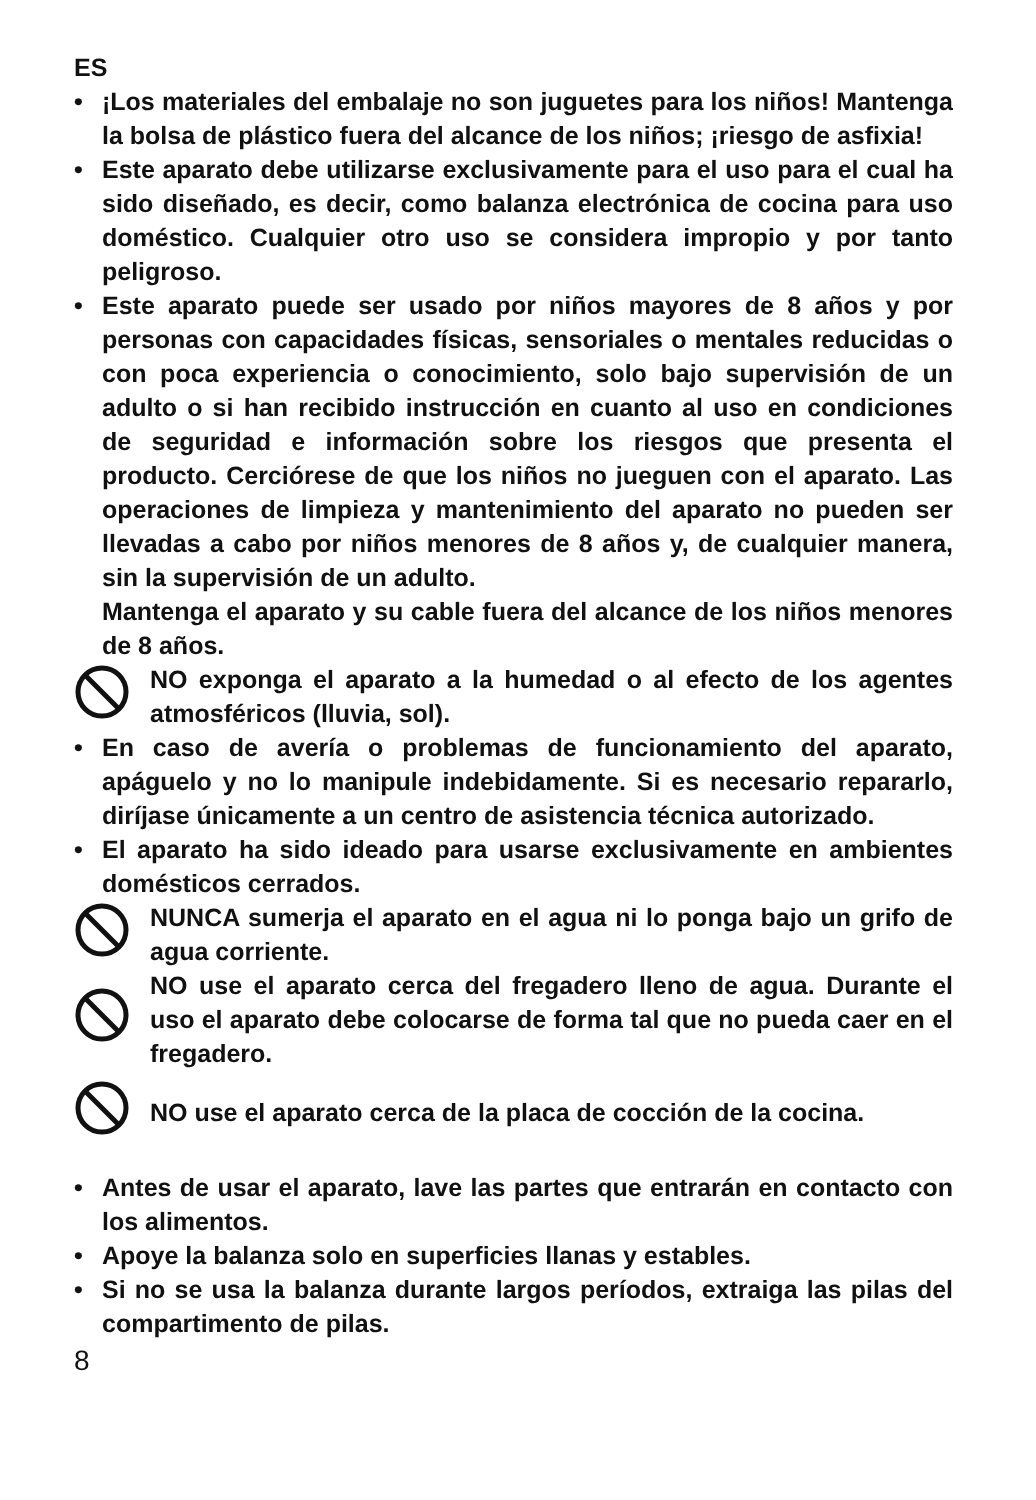ES
• ¡Los materiales del embalaje no son juguetes para los niños! Mantenga la bolsa de plástico fuera del alcance de los niños; ¡riesgo de asfixia!
• Este aparato debe utilizarse exclusivamente para el uso para el cual ha sido diseñado, es decir, como balanza electrónica de cocina para uso doméstico. Cualquier otro uso se considera impropio y por tanto peligroso.
• Este aparato puede ser usado por niños mayores de 8 años y por personas con capacidades físicas, sensoriales o mentales reducidas o con poca experiencia o conocimiento, solo bajo supervisión de un adulto o si han recibido instrucción en cuanto al uso en condiciones de seguridad e información sobre los riesgos que presenta el producto. Cerciórese de que los niños no jueguen con el aparato. Las operaciones de limpieza y mantenimiento del aparato no pueden ser llevadas a cabo por niños menores de 8 años y, de cualquier manera, sin la supervisión de un adulto.
Mantenga el aparato y su cable fuera del alcance de los niños menores de 8 años.
NO exponga el aparato a la humedad o al efecto de los agentes atmosféricos (lluvia, sol).
• En caso de avería o problemas de funcionamiento del aparato, apáguelo y no lo manipule indebidamente. Si es necesario repararlo, diríjase únicamente a un centro de asistencia técnica autorizado.
• El aparato ha sido ideado para usarse exclusivamente en ambientes domésticos cerrados.
NUNCA sumerja el aparato en el agua ni lo ponga bajo un grifo de agua corriente.
NO use el aparato cerca del fregadero lleno de agua. Durante el uso el aparato debe colocarse de forma tal que no pueda caer en el fregadero.
NO use el aparato cerca de la placa de cocción de la cocina.
• Antes de usar el aparato, lave las partes que entrarán en contacto con los alimentos.
• Apoye la balanza solo en superficies llanas y estables.
• Si no se usa la balanza durante largos períodos, extraiga las pilas del compartimento de pilas.
8